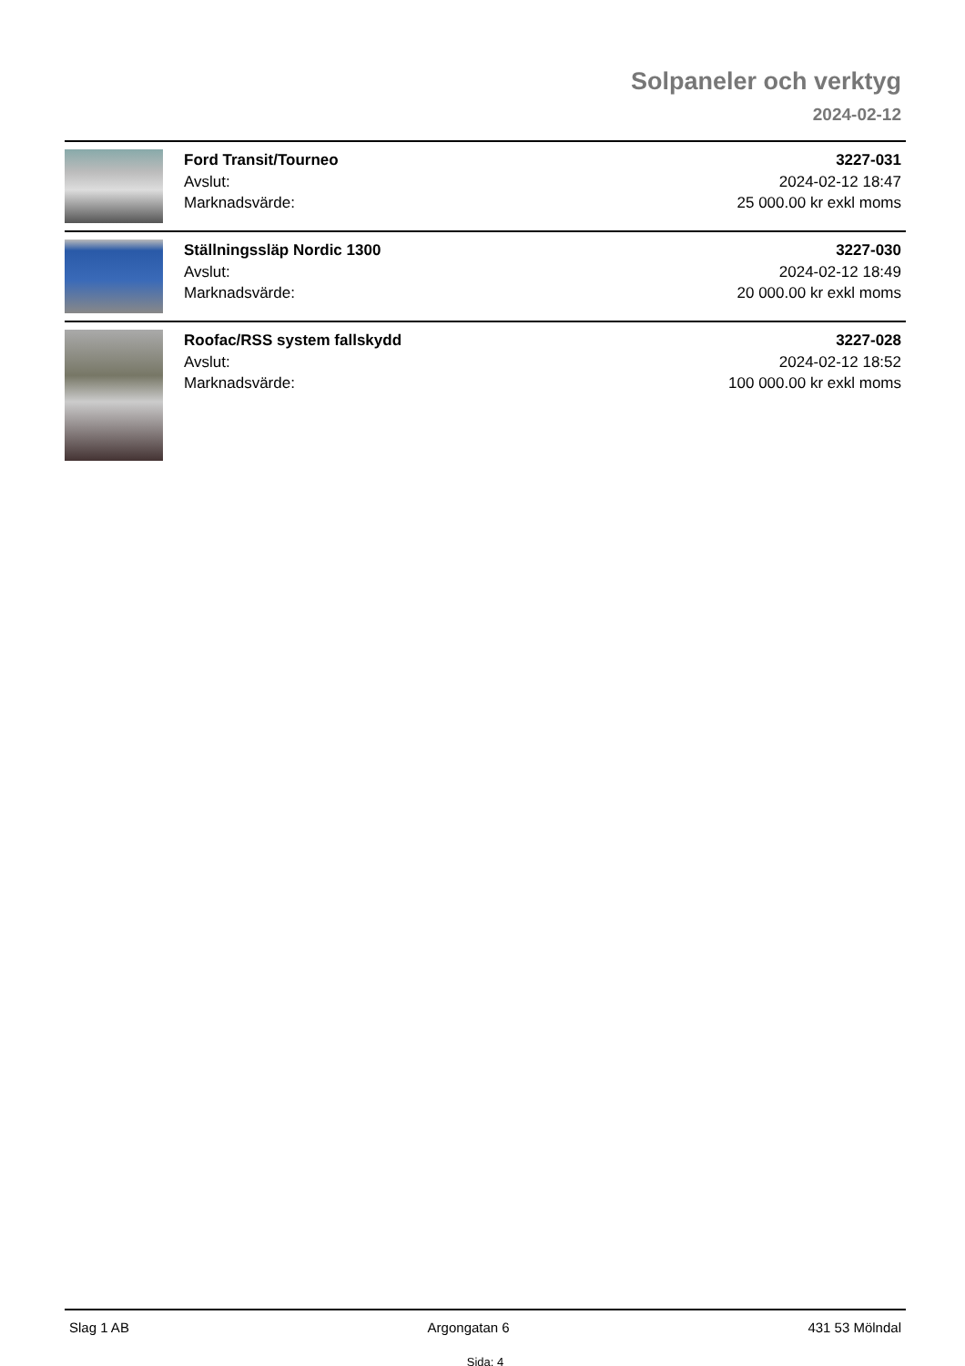Solpaneler och verktyg
2024-02-12
Ford Transit/Tourneo
Avslut:
Marknadsvärde:
3227-031
2024-02-12 18:47
25 000.00 kr exkl moms
Ställningssläp Nordic 1300
Avslut:
Marknadsvärde:
3227-030
2024-02-12 18:49
20 000.00 kr exkl moms
Roofac/RSS system fallskydd
Avslut:
Marknadsvärde:
3227-028
2024-02-12 18:52
100 000.00 kr exkl moms
Slag 1 AB Argongatan 6 431 53 Mölndal
Sida: 4